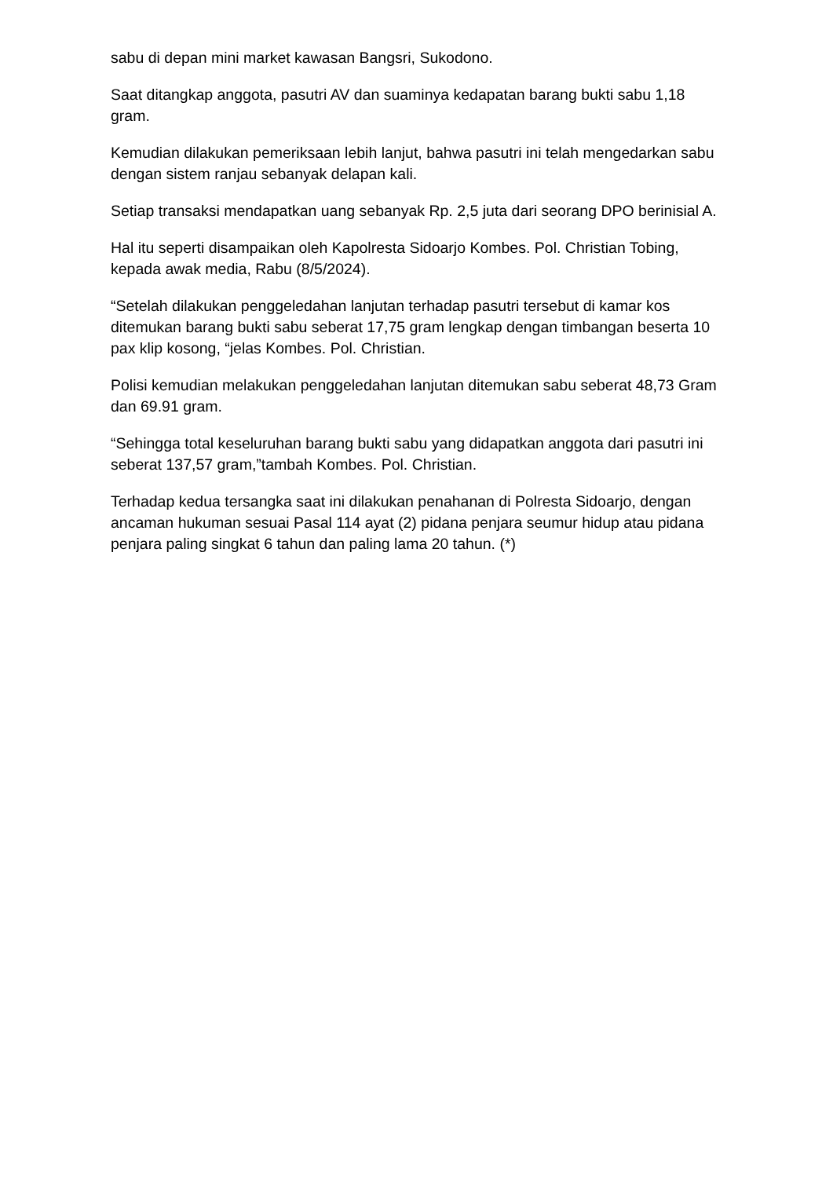sabu di depan mini market kawasan Bangsri, Sukodono.
Saat ditangkap anggota, pasutri AV dan suaminya kedapatan barang bukti sabu 1,18 gram.
Kemudian dilakukan pemeriksaan lebih lanjut, bahwa pasutri ini telah mengedarkan sabu dengan sistem ranjau sebanyak delapan kali.
Setiap transaksi mendapatkan uang sebanyak Rp. 2,5 juta dari seorang DPO berinisial A.
Hal itu seperti disampaikan oleh Kapolresta Sidoarjo Kombes. Pol. Christian Tobing, kepada awak media, Rabu (8/5/2024).
“Setelah dilakukan penggeledahan lanjutan terhadap pasutri tersebut di kamar kos ditemukan barang bukti sabu seberat 17,75 gram lengkap dengan timbangan beserta 10 pax klip kosong, “jelas Kombes. Pol. Christian.
Polisi kemudian melakukan penggeledahan lanjutan ditemukan sabu seberat 48,73 Gram dan 69.91 gram.
“Sehingga total keseluruhan barang bukti sabu yang didapatkan anggota dari pasutri ini seberat 137,57 gram,”tambah Kombes. Pol. Christian.
Terhadap kedua tersangka saat ini dilakukan penahanan di Polresta Sidoarjo, dengan ancaman hukuman sesuai Pasal 114 ayat (2) pidana penjara seumur hidup atau pidana penjara paling singkat 6 tahun dan paling lama 20 tahun. (*)